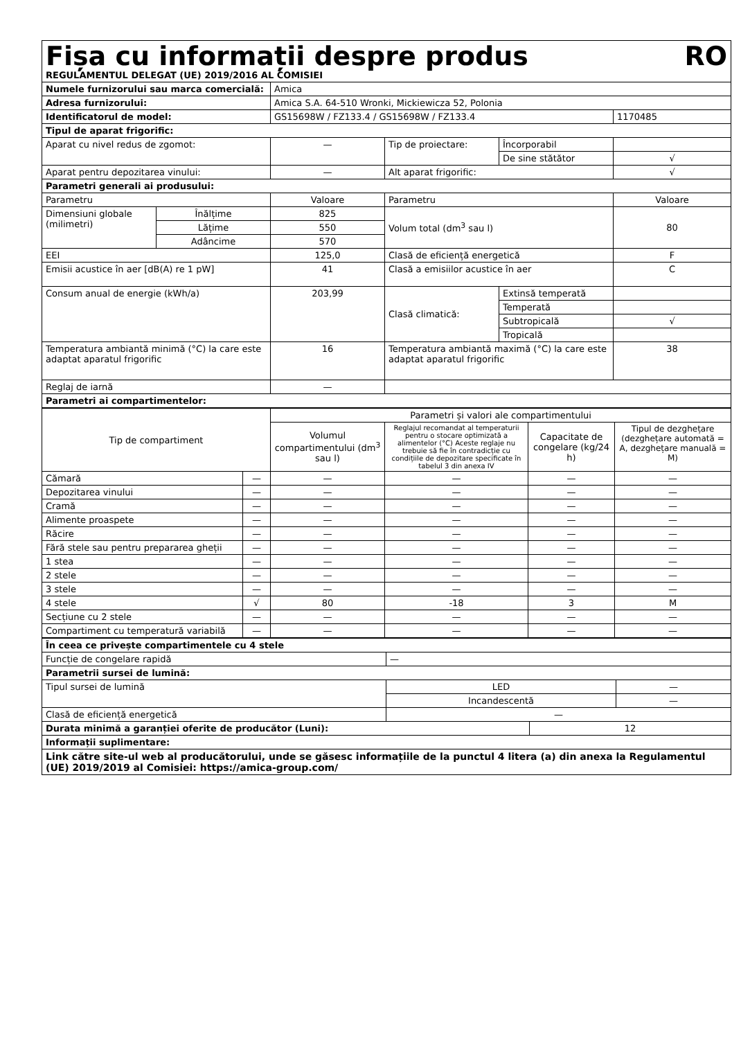| Fișa cu informații despre produs RO REGULAMENTUL DELEGAT (UE) 2019/2016 AL COMISIEI | | | | | |
| Numele furnizorului sau marca comercială: | | Amica | | | |
| Adresa furnizorului: | | Amica S.A. 64-510 Wronki, Mickiewicza 52, Polonia | | | |
| Identificatorul de model: | | GS15698W / FZ133.4 / GS15698W / FZ133.4 | | | 1170485 |
| Tipul de aparat frigorific: | | | | | |
| Aparat cu nivel redus de zgomot: | | — | Tip de proiectare: | Încorporabil | |
| | | | | De sine stătător | √ |
| Aparat pentru depozitarea vinului: | | — | Alt aparat frigorific: | | √ |
| Parametri generali ai produsului: | | | | | |
| Parametru | | Valoare | Parametru | | Valoare |
| Dimensiuni globale (milimetri) | Înălțime | 825 | Volum total (dm<sup>3</sup> sau l) | | 80 |
| | Lățime | 550 | | | |
| | Adâncime | 570 | | | |
| EEI | | 125,0 | Clasă de eficiență energetică | | F |
| Emisii acustice în aer [dB(A) re 1 pW] | | 41 | Clasă a emisiilor acustice în aer | | C |
| Consum anual de energie (kWh/a) | | 203,99 | Clasă climatică: | Extinsă temperată | |
| | | | | Temperată | |
| | | | | Subtropicală | √ |
| | | | | Tropicală | |
| Temperatura ambiantă minimă (°C) la care este adaptat aparatul frigorific | | 16 | Temperatura ambiantă maximă (°C) la care este adaptat aparatul frigorific | | 38 |
| Reglaj de iarnă | | — | | | |
| Parametri ai compartimentelor: | | | | | |
| Tip de compartiment | | Parametri și valori ale compartimentului | | | |
| | | Volumul compartimentului (dm<sup>3</sup> sau l) | Reglajul recomandat al temperaturii pentru o stocare optimizată a alimentelor (°C) Aceste reglaje nu trebuie să fie în contradicție cu condițiile de depozitare specificate în tabelul 3 din anexa IV | Capacitate de congelare (kg/24 h) | Tipul de dezghețare (dezghețare automată = A, dezghețare manuală = M) |
| Cămară | — | — | — | — | — |
| Depozitarea vinului | — | — | — | — | — |
| Cramă | — | — | — | — | — |
| Alimente proaspete | — | — | — | — | — |
| Răcire | — | — | — | — | — |
| Fără stele sau pentru prepararea gheții | — | — | — | — | — |
| 1 stea | — | — | — | — | — |
| 2 stele | — | — | — | — | — |
| 3 stele | — | — | — | — | — |
| 4 stele | √ | 80 | -18 | 3 | M |
| Secțiune cu 2 stele | — | — | — | — | — |
| Compartiment cu temperatură variabilă | — | — | — | — | — |
| În ceea ce privește compartimentele cu 4 stele | | | |
| Funcție de congelare rapidă | — | | |
| Parametrii sursei de lumină: | | | |
| Tipul sursei de lumină | LED | | — |
| | Incandescentă | | — |
| Clasă de eficiență energetică | — | | |
| Durata minimă a garanției oferite de producător (Luni): | | 12 | |
| Informații suplimentare: | | | |
| Link către site-ul web al producătorului, unde se găsesc informațiile de la punctul 4 litera (a) din anexa la Regulamentul (UE) 2019/2019 al Comisiei: https://amica-group.com/ | | | |